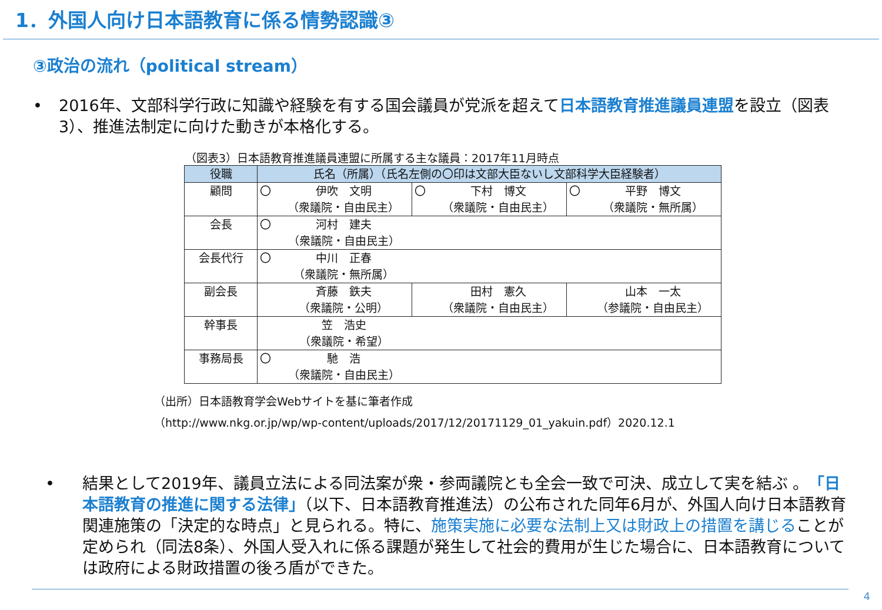1．外国人向け日本語教育に係る情勢認識③
③政治の流れ（political stream）
• 2016年、文部科学行政に知識や経験を有する国会議員が党派を超えて日本語教育推進議員連盟を設立（図表3）、推進法制定に向けた動きが本格化する。
（図表3）日本語教育推進議員連盟に所属する主な議員：2017年11月時点
| 役職 | 氏名（所属）（氏名左側の〇印は文部大臣ないし文部科学大臣経験者） | | |
| --- | --- | --- | --- |
| 顧問 | 〇 伊吹 文明 （衆議院・自由民主） | 〇 下村 博文 （衆議院・自由民主） | 〇 平野 博文 （衆議院・無所属） |
| 会長 | 〇 河村 建夫 （衆議院・自由民主） | | |
| 会長代行 | 〇 中川 正春 （衆議院・無所属） | | |
| 副会長 | 斉藤 鉄夫 （衆議院・公明） | 田村 憲久 （衆議院・自由民主） | 山本 一太 （参議院・自由民主） |
| 幹事長 | 笠 浩史 （衆議院・希望） | | |
| 事務局長 | 〇 馳 浩 （衆議院・自由民主） | | |
（出所）日本語教育学会Webサイトを基に筆者作成
（http://www.nkg.or.jp/wp/wp-content/uploads/2017/12/20171129_01_yakuin.pdf）2020.12.1
• 結果として2019年、議員立法による同法案が衆・参両議院とも全会一致で可決、成立して実を結ぶ 。「日本語教育の推進に関する法律」（以下、日本語教育推進法）の公布された同年6月が、外国人向け日本語教育関連施策の「決定的な時点」と見られる。特に、施策実施に必要な法制上又は財政上の措置を講じることが定められ（同法8条）、外国人受入れに係る課題が発生して社会的費用が生じた場合に、日本語教育については政府による財政措置の後ろ盾ができた。
4